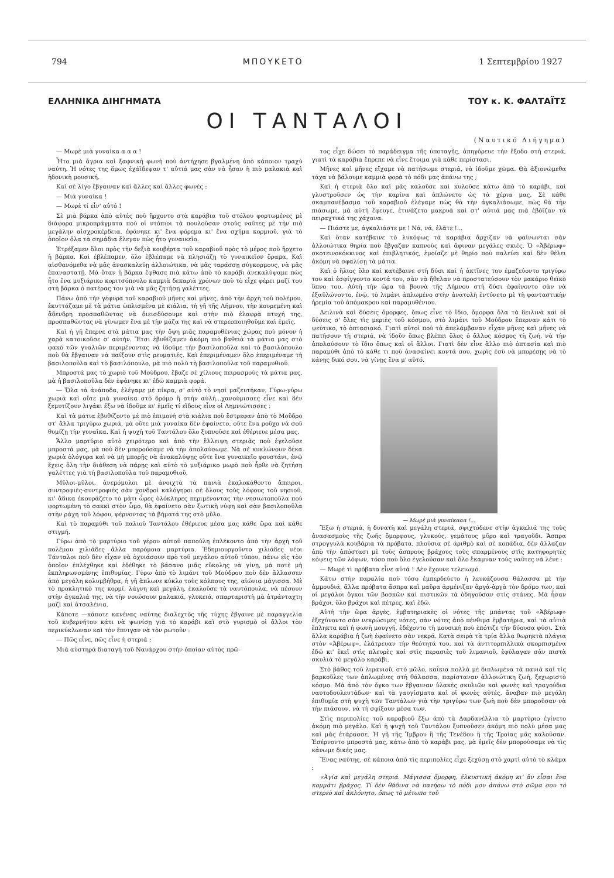794 ΜΠΟΥΚΕΤΟ 1 Σεπτεμβρίου 1927
ΕΛΛΗΝΙΚΑ ΔΙΗΓΗΜΑΤΑ ΤΟΥ κ. Κ. ΦΑΛΤΑΪΤΣ
ΟΙ ΤΑΝΤΑΛΟΙ
(Ναυτικό Διήγημα)
— Μωρὲ μιὰ γυναίκα α α α !
Ἦτο μιὰ ἄγρια καὶ ξαφνικὴ φωνὴ ποὺ ἀντήχησε βγαλμένη ἀπὸ κάποιον τραχὺ ναύτη. Ἡ νότες της ὅμως ἐχάϊδεψαν τ' αὐτιά μας σὰν νὰ ἦσαν ἡ πιὸ μαλακιὰ καὶ ἡδονικὴ μουσική.
Καὶ σὲ λίγο ἔβγαιναν καὶ ἄλλες καὶ ἄλλες φωνές :
— Μιὰ γυναίκα !
— Μωρὲ τί εἶν' αὐτό !
Σὲ μιὰ βάρκα ἀπὸ αὐτὲς ποὺ ἤρχοντο στὰ καράβια τοῦ στόλου φορτωμένες μὲ διάφορα μικροπράγματα ποὺ οἱ ντόπιοι τὰ πουλοῦσαν στοὺς ναῦτες μὲ τὴν πιὸ μεγάλην αἰσχροκέρδεια, ἐφάνηκε κι' ἕνα φόρεμα κι' ἕνα σχῆμα κορμιοῦ, γιὰ τὸ ὁποῖον ὅλα τὰ σημάδια ἔλεγαν πὼς ἦτο γυναικεῖο.
Ἐτρέξαμεν ὅλοι πρὸς τὴν δεξιὰ κουβέρτα τοῦ καραβιοῦ πρὸς τὸ μέρος ποὺ ἤρχετο ἡ βάρκα. Καὶ ἐβλέπαμεν, ὅλο ἐβλέπαμε νὰ πλησιάζῃ τὸ γυναικεῖον ὅραμα. Καὶ αἰσθανόμεθα νὰ μᾶς ἀνασκαλεύῃ ἀλλοιώτικα, νὰ μᾶς ταράσσῃ σύγκορμους, νὰ μᾶς ἐπαναστατῇ. Μὰ ὅταν ἡ βάρκα ἔφθασε πιὰ κάτω ἀπὸ τὸ καράβι ἀνεκαλύψαμε πὼς ἦτο ἕνα μυξιάρικο κοριτσόπουλο καμμιὰ δεκαριὰ χρόνων ποὺ τὸ εἶχε φέρει μαζί του στὴ βάρκα ὁ πατέρας του γιὰ νὰ μᾶς ζητήσῃ γαλέττες.
Πάνω ἀπὸ τὴν γέφυρα τοῦ καραβιοῦ μῆνες καὶ μῆνες, ἀπὸ τὴν ἀρχὴ τοῦ πολέμου, ἐκυττάζαμε μὲ τὰ μάτια ὡπλισμένα μὲ κιάλια, τὴ γῆ τῆς Λήμνου, τὴν κουρεμένη καὶ ἄδενδρη προσπαθῶντας νὰ διεισδύσουμε καὶ στὴν πιὸ ἐλαφρὰ πτυχή της, προσπαθῶντας νὰ γίνωμεν ἕνα μὲ τὴν μάζα της καὶ νὰ στερεοποιηθοῦμε καὶ ἐμεῖς.
Καὶ ἡ γῆ ἔπερνε στὰ μάτια μας τὴν ὄψη μιᾶς παραμυθένιας χώρας ποὺ μόνον ἡ χαρὰ κατοικοῦσε σ' αὐτήν. Ἔτσι ἐβυθίζαμεν ἀκόμη πιὸ βαθειὰ τὰ μάτια μας στὸ φακὸ τῶν γυαλιῶν περιμένοντας νὰ ἰδοῦμε τὴν βασιλοποῦλα καὶ τὸ βασιλόπουλο ποὺ θὰ ἔβγαιναν νὰ παίξουν στὶς ρευματιές. Καὶ ἐπεριμέναμεν ὅλο ἐπεριμέναμε τὴ βασιλοποῦλα καὶ τὸ βασιλόπουλο, μὰ πιὸ πολὺ τὴ βασιλοποῦλα τοῦ παραμυθιοῦ.
Μπροστά μας τὸ χωριὸ τοῦ Μούδρου, ἔβαζε σὲ χίλιους πειρασμοὺς τὰ μάτια μας, μὰ ἡ βασιλοποῦλα δὲν ἐφάνηκε κι' ἐδῶ καμμιὰ φορά.
— Ὅλα τὰ ἀνάποδα, ἐλέγαμε μὲ πίκρα, σ' αὐτὸ τὸ νησὶ μαζευτήκαν. Γύρω-γύρω χωριὰ καὶ οὔτε μιὰ γυναίκα στὸ δρόμο ἢ στὴν αὐλή...χανούμισσες εἶνε καὶ δὲν ξεμυτίζουν λιγάκι ἔξω νὰ ἰδοῦμε κι' ἐμεῖς τί εἴδους εἶνε οἱ Λημνιώτισσες :
Καὶ τὰ μάτια ἐβυθίζοντο μὲ πιὸ ἐπιμονὴ στὰ κιάλια ποὺ ἔστρεφαν ἀπὸ τὸ Μοῦδρο στ' ἄλλα τριγύρω χωριά, μὰ οὔτε μιὰ γυναίκα δὲν ἐφαίνετο, οὔτε ἕνα ροῦχο νὰ σοῦ θυμίζῃ τὴν γυναῖκα. Καὶ ἡ ψυχὴ τοῦ Ταντάλου ὅλο ξυπνοῦσε καὶ ἐθέριευε μέσα μας.
Ἄλλο μαρτύριο αὐτὸ χειρότερο καὶ ἀπὸ τὴν ἔλλειψη στεριᾶς ποὺ ἐγελοῦσε μπροστά μας, μὰ ποὺ δὲν μπορούσαμε νὰ τὴν ἀπολαύσωμε. Νὰ σὲ κυκλώνουν δέκα χωριὰ ὁλόγυρα καὶ νὰ μὴ μπορῇς νὰ ἀνακαλύψῃς οὔτε ἕνα γυναικεῖο φουστάνι, ἐνῷ ἔχεις ὅλη τὴν διάθεση νὰ πάρῃς καὶ αὐτὸ τὸ μυξιάρικο μωρὸ ποὺ ἦρθε νὰ ζητήσῃ γαλέττες γιὰ τὴ βασιλοποῦλα τοῦ παραμυθιοῦ.
Μῦλοι-μῦλοι, ἀνεμόμυλοι μὲ ἀνοιχτὰ τὰ πανιὰ ἐκαλοκάθοντο ἄπειροι, συντροφιὲς-συντροφιὲς σὰν χονδροὶ καλόγηροι σὲ ὅλους τοὺς λόφους τοῦ νησιοῦ, κι' ἄδικα ἐκουράζετο τὸ μάτι ὧρες ὁλόκληρες περιμένοντας τὴν νησιωτοποῦλα ποὺ φορτωμένη τὸ σακκὶ στὸν ὦμο, θὰ ἐφαίνετο σὰν ξωτικὴ νύφη καὶ σὰν βασιλοποῦλα στὴν ράχη τοῦ λόφου, φέρνοντας τὰ βήματά της στὸ μῦλο.
Καὶ τὸ παραμύθι τοῦ παλιοῦ Ταντάλου ἐθέριευε μέσα μας κάθε ὥρα καὶ κάθε στιγμή.
Γύρω ἀπὸ τὸ μαρτύριο τοῦ γέρου αὐτοῦ παπούλη ἐπλέκοντο ἀπὸ τὴν ἀρχὴ τοῦ πολέμου χιλιάδες ἄλλα παρόμοια μαρτύρια. Ἐδημιουργοῦντο χιλιάδες νέοι Τάνταλοι ποὺ δὲν εἶχαν νὰ ὀχυιάσουν πρὸ τοῦ μεγάλου αὐτοῦ τύπου, πάνω εἰς τὸν ὁποῖον ἐπλέχθηκε καὶ ἐδέθηκε τὸ βάσανο μιᾶς εὔκολης νὰ γίνῃ, μὰ ποτὲ μὴ ἐκπληρωνομένης ἐπιθυμίας. Γύρω ἀπὸ τὸ λιμάνι τοῦ Μούδρου ποὺ δὲν ἄλλασσεν ἀπὸ μεγάλη κολυμβήθρα, ἡ γῆ ἅπλωνε κύκλο τοὺς κόλπους της, αἰώνια μάγισσα. Μὲ τὸ προκλητικὸ της κορμί, λάγνη καὶ μεγάλη, ἐκαλοῦσε τὰ ναυτόπουλα, νὰ πέσουν στὴν ἀγκαλιά της, νὰ τὴν νοιώσουν μαλακιά, γλυκειά, σπαρταριστὴ μὰ ἀτράνταχτη μαζὶ καὶ ἀτσαλένια.
Κάποτε —κάποτε κανένας ναύτης διαλεχτὸς τῆς τύχης ἔβγαινε μὲ παραγγελία τοῦ κυβερνήτου κάτι νὰ ψωνίσῃ γιὰ τὸ καράβι καὶ στὸ γυρισμὸ οἱ ἄλλοι τὸν περικύκλωναν καὶ τὸν ἔπνιγαν νὰ τὸν ρωτοῦν :
— Πῶς εἶνε, πῶς εἶνε ἡ στεριά ;
Μιὰ αὐστηρὰ διαταγὴ τοῦ Ναυάρχου στὴν ὁποίαν αὐτὸς πρῶ-
τος εἶχε δώσει τὸ παράδειγμα τῆς ὑποταγῆς, ἀπηγόρευε τὴν ἔξοδο στὴ στεριά, γιατὶ τὰ καράβια ἔπρεπε νὰ εἶνε ἕτοιμα γιὰ κάθε περίστασι.
Μῆνες καὶ μῆνες εἴχαμε νὰ πατήσωμε στεριά, νὰ ἰδοῦμε χῶμα. Θὰ ἀξιονώμεθα τάχα νὰ βάλουμε καμμιὰ φορὰ τὸ πόδι μας ἀπάνω της ;
Καὶ ἡ στεριὰ ὅλο καὶ μᾶς καλοῦσε καὶ κυλοῦσε κάτω ἀπὸ τὸ καράβι, καὶ γλυστροῦσεν ὡς τὴν καρίνα καὶ ἁπλώνετο ὡς τὰ χέρια μας. Σὲ κάθε σκαμπανέβασμα τοῦ καραβιοῦ ἐλέγαμε πὼς θὰ τὴν ἀγκαλιάσωμε, πὼς θὰ τὴν πιάσωμε, μὰ αὐτὴ ἔφευγε, ἐτινάζετο μακρυὰ καὶ στ' αὐτιά μας πιὰ ἐβόϊζαν τὰ πειραχτικά της χάχανα.
— Πιάστε με, ἀγκαλιάστε με ! Νά, νά, ἐλᾶτε !...
Καὶ ὅταν κατέβαινε τὸ λυκόφως τὰ καράβια ἄρχιζαν νὰ φαίνωνται σὰν ἀλλοιώτικα θηρία ποὺ ἔβγαζαν καπνοὺς καὶ ἄφιναν μεγάλες σκιές. Ὁ «Ἀβέρωφ» σκοτεινοκόκκινος καὶ ἐπιβλητικός, ἐμοίαζε μὲ θηρίο ποὺ παλεύει καὶ δὲν θέλει ἀκόμη νὰ σφαλίσῃ τὰ μάτια.
Καὶ ὁ ἥλιος ὅλο καὶ κατέβαινε στὴ δύσι καὶ ἡ ἀκτῖνες του ἐμαζεύοντο τριγύρω του καὶ ἐσφίγγοντο κοντά του, σὰν νὰ ἤθελαν νὰ προστατεύσουν τὸν μακάριο θεϊκὸ ὕπνο του. Αὐτὴ τὴν ὥρα τὰ βουνὰ τῆς Λήμνου στὴ δύσι ἐφαίνοντο σὰν νὰ ἐξαϋλώνοντο, ἐνῷ, τὸ λιμάνι ἁπλωμένο στὴν ἀνατολὴ ἐντύνετο μὲ τὴ φανταστικὴν ἠρεμία τοῦ ἀπόμακρου καὶ παραμυθένιου.
Δειλινὰ καὶ δύσεις ὄμορφες, ὅπως εἶνε τὸ ἴδιο, ὄμορφα ὅλα τὰ δειλινὰ καὶ οἱ δύσεις σ' ὅλες τὶς μεριὲς τοῦ κόσμου, στὸ λιμάνι τοῦ Μούδρου ἔπερναν κάτι τὸ ψεύτικο, τὸ ὀπτασιακό. Γιατὶ αὐτοὶ ποὺ τὰ ἀπελάμβαναν εἶχαν μῆνες καὶ μῆνες νὰ πατήσουν τὴ στεριά, νὰ ἰδοῦν ὅπως βλέπει ὅλος ὁ ἄλλος κόσμος τὴ ζωή, νὰ τὴν ἀπολαύσουν τὸ ἴδιο ὅπως καὶ οἱ ἄλλοι. Γιατὶ δὲν εἶνε ἄλλο πιὸ ὀπτασία καὶ πιὸ παραμύθι ἀπὸ τὸ κάθε τι ποὺ ἀνασαίνει κοντά σου, χωρὶς ἐσὺ νὰ μπορέσῃς νὰ τὸ κάνῃς δικό σου, νὰ γίνῃς ἕνα μ' αὐτό.
— Μωρὲ μιὰ γυναίκααα !...
Ἔξω ἡ στεριά, ἡ δυνατὴ καὶ μεγάλη στεριά, σφιχτόδενε στὴν ἀγκαλιά της τοὺς ἀνασασμοὺς τῆς ζωῆς ὄμορφους, γλυκούς, γεμάτους μῦρο καὶ τραγοῦδι. Ἄσπρα στρογγυλὰ κουβάρια τὰ πρόβατα, πλούσια σὲ ἀριθμὸ καὶ σὲ κοπάδια, δὲν ἄλλαζαν ἀπὸ τὴν ἀπόστασι μὲ τοὺς ἄσπρους βράχους τοὺς σπαρμένους στὶς κατηφορητὲς κόψεις τῶν λόφων, τόσο ποὺ ὅλο ἐγελοῦσαν καὶ ὅλο ἔκαμναν τοὺς ναῦτες νὰ λένε :
— Μωρὲ τὶ πρόβατα εἶνε αὐτά ! Δὲν ἔχουνε τελειωμό.
Κάτω στὴν παραλία ποὺ τόσο ἐμπερδεύετο ἡ λευκάζουσα θάλασσα μὲ τὴν ἀμμουδιά, ἄλλα πρόβατα ἄσπρα καὶ μαῦρα ἀρμένιζαν ἀργὰ-ἀργὰ τὸν δρόμο των, καὶ οἱ μεγάλοι ὄγκοι τῶν βοσκῶν καὶ πιστικῶν τὰ ὁδηγοῦσαν στὶς στάνες. Μὰ ἦσαν βράχοι, ὅλο βράχοι καὶ πέτρες, καὶ ἐδῶ.
Αὐτὴ τὴν ὥρα ἀργές, ἐμβατηριακὲς οἱ νότες τῆς μπάντας τοῦ «Ἀβέρωφ» ἐξεχύνοντο σὰν νεκρώσιμες νότες, σὰν νότες ἀπὸ πένθιμα ἐμβατήρια, καὶ τὰ αὐτιὰ ἔπληκτα καὶ ἡ φωνὴ μουγγή, ἐδέχοντο τὴ μουσικὴ ποὺ ἐπότιζε τὴν δύουσα φύσι. Στὰ ἄλλα καράβια ἡ ζωὴ ἐφαίνετο σὰν νεκρά. Κατὰ σειρὰ τὰ τρία ἄλλα θωρηκτὰ πλάγια στὸν «Ἀβέρωφ», ἐλάτρευαν τὴν θεότητά του, καὶ τὰ ἀντιτορπιλλικὰ σκορπισμένα ἐδῶ κι' ἐκεῖ στὶς πλευρὲς καὶ στὶς περασιὲς τοῦ λιμανιοῦ, ἐφύλαγαν σὰν πιστὰ σκυλιὰ τὸ μεγάλο καράβι.
Στὸ βάθος τοῦ λιμανιοῦ, στὸ μῶλο, καΐκια πολλὰ μὲ διπλωμένα τὰ πανιὰ καὶ τὶς βαρκοῦλες των ἁπλωμένες στὴ θάλασσα, παρίσταναν ἀλλοιώτικη ζωή, ξεχωριστὸ κόσμο. Μὰ ἀπὸ τὸν ὄγκο των ἔβγαιναν ὑλακὲς σκυλιῶν καὶ φωνὲς καὶ τραγούδια ναυτοδουλευτάδων· καὶ τὰ γαυγίσματα καὶ οἱ φωνὲς αὐτές, ἄναβαν πιὸ μεγάλη ἐπιθυμία στὴ ψυχὴ τῶν Ταντάλων γιὰ τὴν τριγύρω των ζωὴ ποὺ δὲν μποροῦσαν νὰ τὴν πιάσουν, νὰ τὴ σφίξουν μέσα των.
Στὶς περιπολίες τοῦ καραβιοῦ ἔξω ἀπὸ τὰ Δαρδανέλλια τὸ μαρτύριο ἐγίνετο ἀκόμη πιὸ μεγάλο. Καὶ ἡ ψυχὴ τοῦ Ταντάλου ξυπνοῦσεν ἀκόμη πιὸ πολὺ μέσα μας καὶ μᾶς ἐτάρασσε. Ἡ γῆ τῆς Ἴμβρου ἢ τῆς Τενέδου ἢ τῆς Τροίας μᾶς καλοῦσαν. Ἐσέρνοντο μπροστά μας, κάτω ἀπὸ τὸ καράβι μας, μὰ ἐμεῖς δὲν μπορούσαμε νὰ τὶς κάνωμε δικές μας.
Ἕνας ναύτης, σὲ κάποια ἀπὸ τὶς περιπολίες εἶχε ξεχύσῃ στὸ χαρτὶ αὐτὸ τὸ κλάμα :
«Ἁγία καὶ μεγάλη στεριά. Μάγισσα ὄμορφη, ἐλκυστική ἀκόμη κι' ἂν εἶσαι ἕνα κομμάτι βράχος. Τί δὲν θάδινα νὰ πατήσω τὸ πόδι μου ἀπάνω στὸ σῶμα σου τὸ στερεὸ καὶ ἀκλόνητο, ὅπως τὸ μέτωπο τοῦ